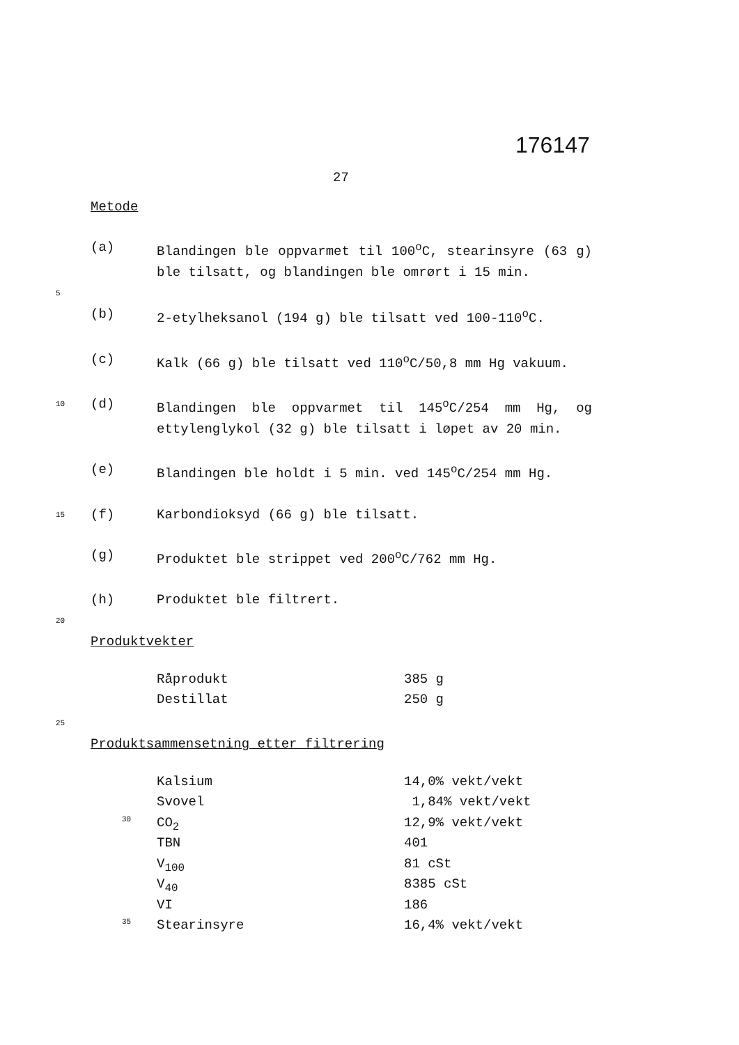176147
27
Metode
(a) Blandingen ble oppvarmet til 100<sup>o</sup>C, stearinsyre (63 g) ble tilsatt, og blandingen ble omrørt i 15 min.
5
(b) 2-etylheksanol (194 g) ble tilsatt ved 100-110<sup>o</sup>C.
(c) Kalk (66 g) ble tilsatt ved 110<sup>o</sup>C/50,8 mm Hg vakuum.
10
(d) Blandingen ble oppvarmet til 145<sup>o</sup>C/254 mm Hg, og ettylenglykol (32 g) ble tilsatt i løpet av 20 min.
(e) Blandingen ble holdt i 5 min. ved 145<sup>o</sup>C/254 mm Hg.
15
(f) Karbondioksyd (66 g) ble tilsatt.
(g) Produktet ble strippet ved 200<sup>o</sup>C/762 mm Hg.
(h) Produktet ble filtrert.
20
Produktvekter
| Råprodukt | 385 g |
| Destillat | 250 g |
25
Produktsammensetning etter filtrering
| | Kalsium | 14,0% vekt/vekt |
| | Svovel | 1,84% vekt/vekt |
| 30 | CO<sub>2</sub> | 12,9% vekt/vekt |
| | TBN | 401 |
| | V<sub>100</sub> | 81 cSt |
| | V<sub>40</sub> | 8385 cSt |
| | VI | 186 |
| 35 | Stearinsyre | 16,4% vekt/vekt |